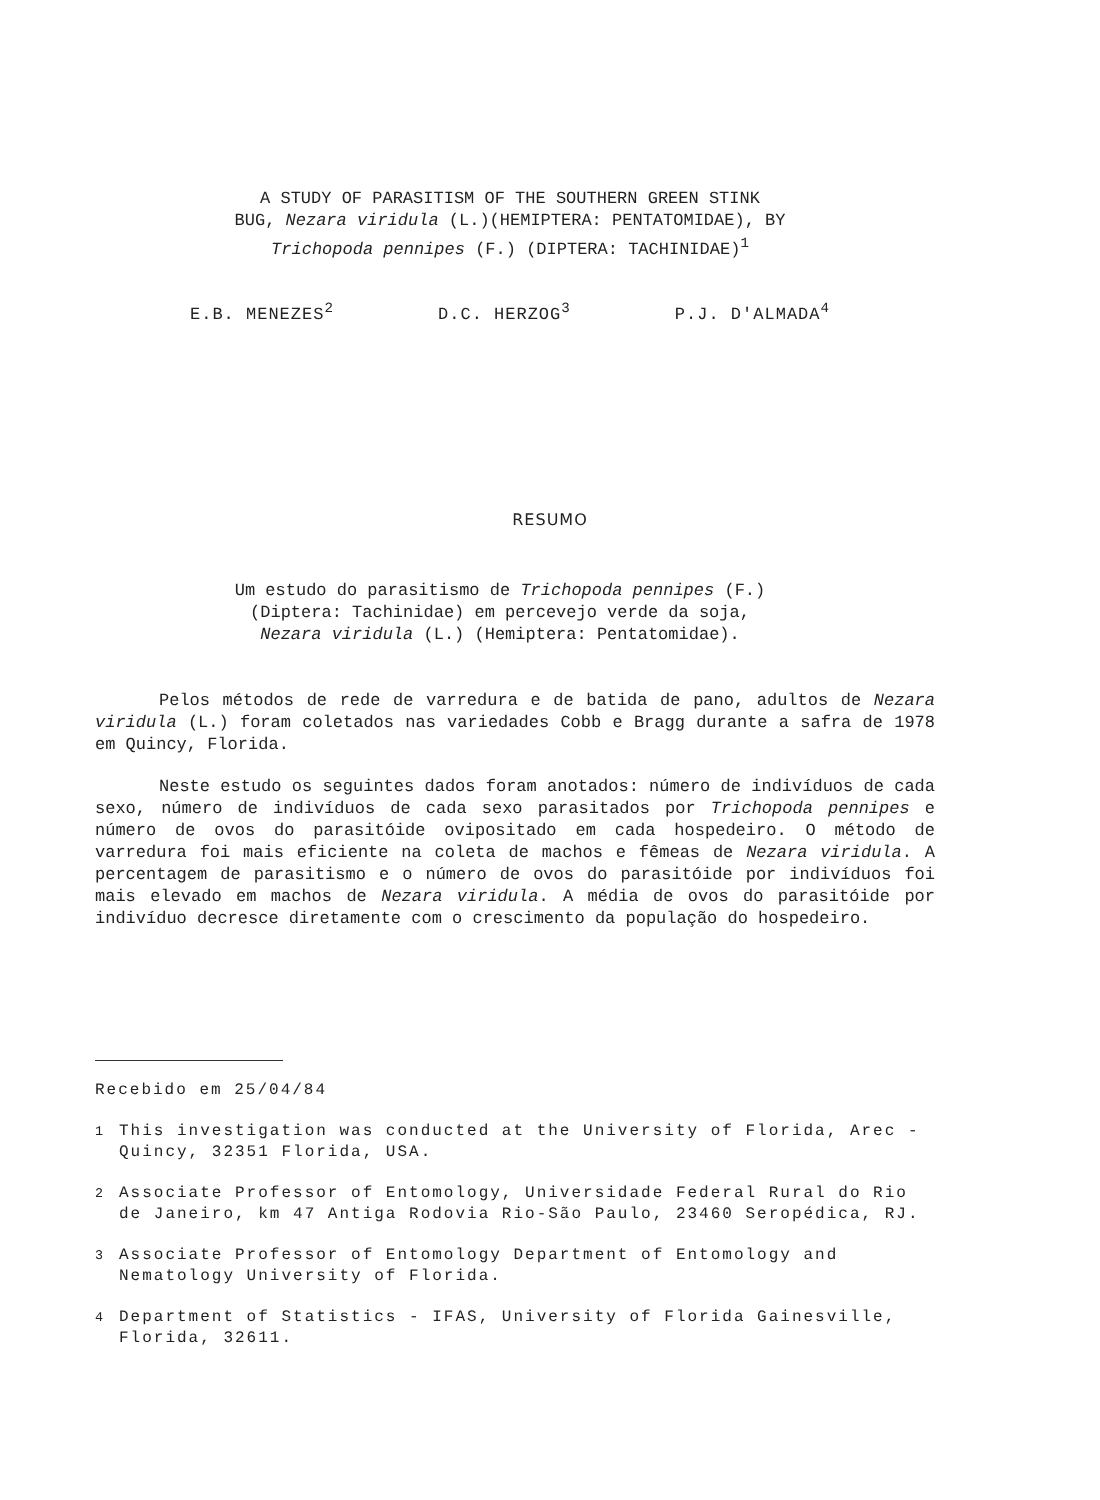A STUDY OF PARASITISM OF THE SOUTHERN GREEN STINK
BUG, Nezara viridula (L.)(HEMIPTERA: PENTATOMIDAE), BY
Trichopoda pennipes (F.) (DIPTERA: TACHINIDAE)<sup>1</sup>
E.B. MENEZES<sup>2</sup> D.C. HERZOG<sup>3</sup> P.J. D'ALMADA<sup>4</sup>
RESUMO
Um estudo do parasitismo de Trichopoda pennipes (F.)
(Diptera: Tachinidae) em percevejo verde da soja,
Nezara viridula (L.) (Hemiptera: Pentatomidae).
Pelos métodos de rede de varredura e de batida de pano, adultos de Nezara viridula (L.) foram coletados nas variedades Cobb e Bragg durante a safra de 1978 em Quincy, Florida.
Neste estudo os seguintes dados foram anotados: número de indivíduos de cada sexo, número de indivíduos de cada sexo parasitados por Trichopoda pennipes e número de ovos do parasitóide ovipositado em cada hospedeiro. O método de varredura foi mais eficiente na coleta de machos e fêmeas de Nezara viridula. A percentagem de parasitismo e o número de ovos do parasitóide por indivíduos foi mais elevado em machos de Nezara viridula. A média de ovos do parasitóide por indivíduo decresce diretamente com o crescimento da população do hospedeiro.
Recebido em 25/04/84
<sup>1</sup> This investigation was conducted at the University of Florida, Arec - Quincy, 32351 Florida, USA.
<sup>2</sup> Associate Professor of Entomology, Universidade Federal Rural do Rio de Janeiro, km 47 Antiga Rodovia Rio-São Paulo, 23460 Seropédica, RJ.
<sup>3</sup> Associate Professor of Entomology Department of Entomology and Nematology University of Florida.
<sup>4</sup> Department of Statistics - IFAS, University of Florida Gainesville, Florida, 32611.